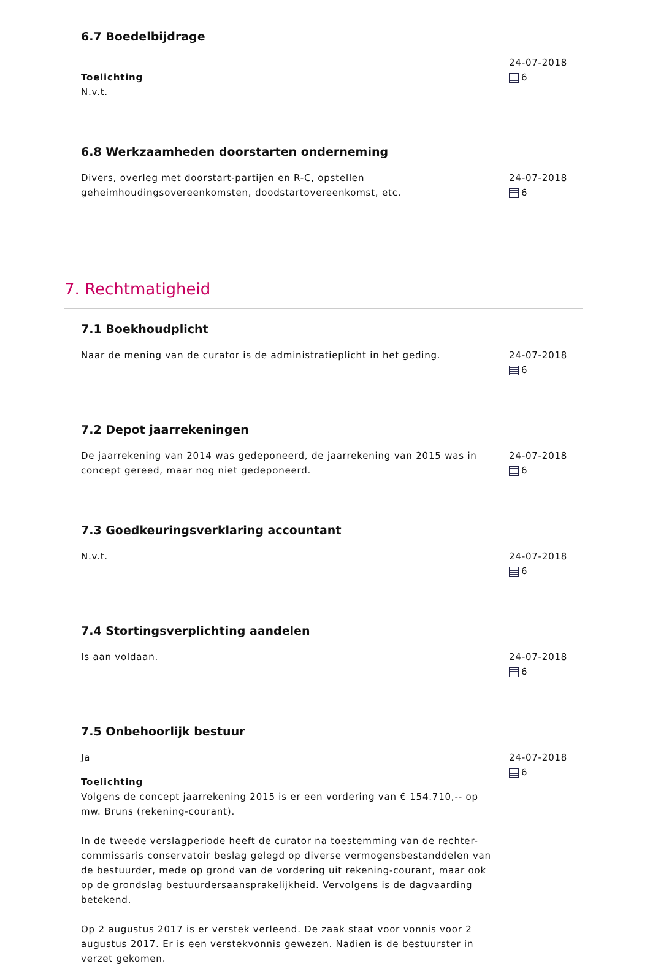6.7 Boedelbijdrage
Toelichting
N.v.t.
24-07-2018
6
6.8 Werkzaamheden doorstarten onderneming
Divers, overleg met doorstart-partijen en R-C, opstellen geheimhoudingsovereenkomsten, doodstartovereenkomst, etc.
24-07-2018
6
7. Rechtmatigheid
7.1 Boekhoudplicht
Naar de mening van de curator is de administratieplicht in het geding.
24-07-2018
6
7.2 Depot jaarrekeningen
De jaarrekening van 2014 was gedeponeerd, de jaarrekening van 2015 was in concept gereed, maar nog niet gedeponeerd.
24-07-2018
6
7.3 Goedkeuringsverklaring accountant
N.v.t. 24-07-2018
6
7.4 Stortingsverplichting aandelen
Is aan voldaan. 24-07-2018
6
7.5 Onbehoorlijk bestuur
Ja
Toelichting
Volgens de concept jaarrekening 2015 is er een vordering van € 154.710,-- op mw. Bruns (rekening-courant).
In de tweede verslagperiode heeft de curator na toestemming van de rechter-commissaris conservatoir beslag gelegd op diverse vermogensbestanddelen van de bestuurder, mede op grond van de vordering uit rekening-courant, maar ook op de grondslag bestuurdersaansprakelijkheid. Vervolgens is de dagvaarding betekend.
Op 2 augustus 2017 is er verstek verleend. De zaak staat voor vonnis voor 2 augustus 2017. Er is een verstekvonnis gewezen. Nadien is de bestuurster in verzet gekomen.
24-07-2018
6